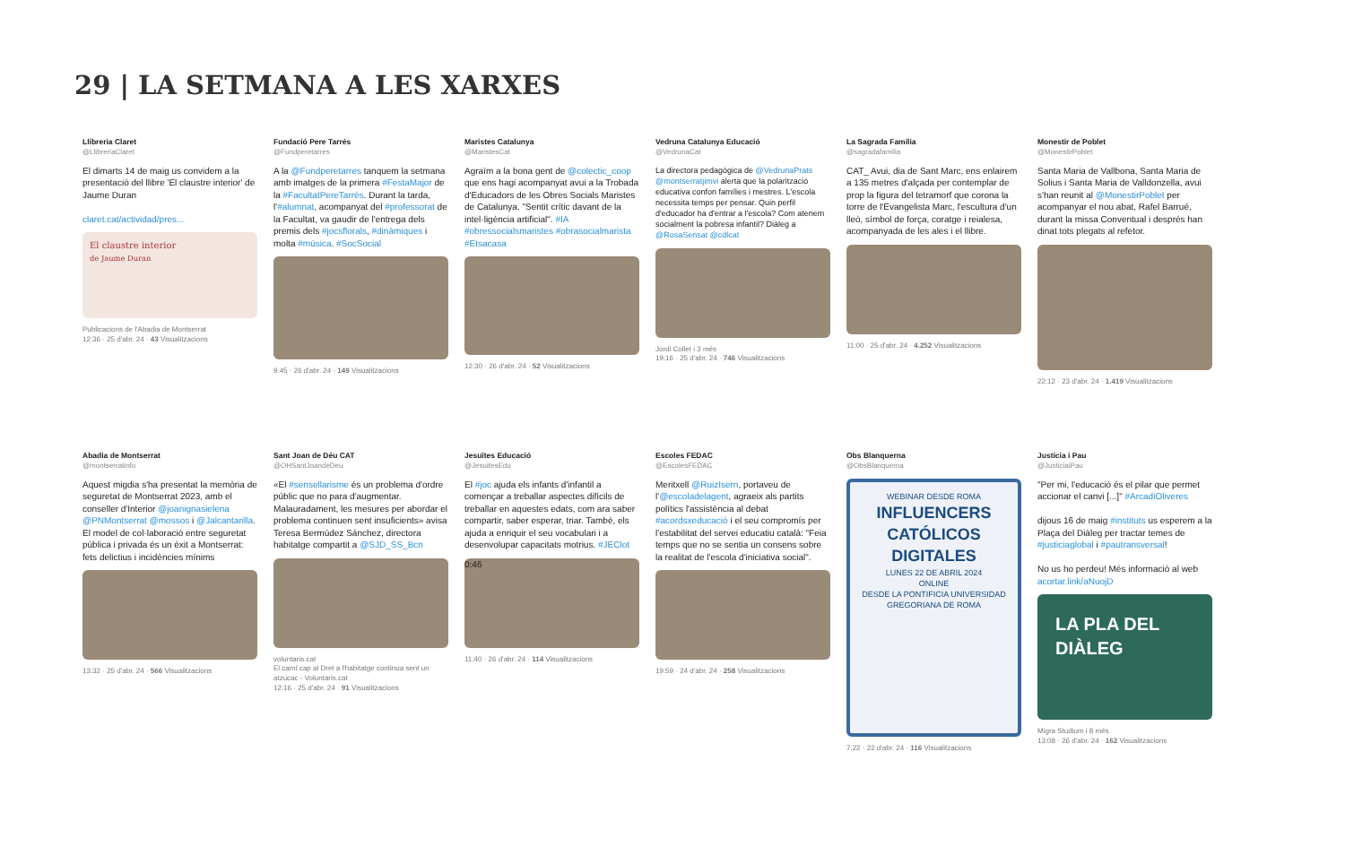29 | LA SETMANA A LES XARXES
Llibreria Claret
@LlibreriaClaret
El dimarts 14 de maig us convidem a la presentació del llibre 'El claustre interior' de Jaume Duran
claret.cat/actividad/pres...
El claustre interior
de Jaume Duran
Publicacions de l'Abadia de Montserrat
12:36 · 25 d'abr. 24 · 43 Visualitzacions
Fundació Pere Tarrés
@Fundperetarres
A la @Fundperetarres tanquem la setmana amb imatges de la primera #FestaMajor de la #FacultatPereTarrés. Durant la tarda, l'#alumnat, acompanyat del #professorat de la Facultat, va gaudir de l'entrega dels premis dels #jocsflorals, #dinàmiques i molta #música. #SocSocial
9:45 · 26 d'abr. 24 · 149 Visualitzacions
Maristes Catalunya
@MaristesCat
Agraïm a la bona gent de @colectic_coop que ens hagi acompanyat avui a la Trobada d'Educadors de les Obres Socials Maristes de Catalunya. "Sentit crític davant de la intel·ligència artificial". #IA #obressocialsmaristes #obrasocialmarista #Etsacasa
12:30 · 26 d'abr. 24 · 52 Visualitzacions
Vedruna Catalunya Educació
@VedrunaCat
La directora pedagògica de @VedrunaPrats @montserratjimvi alerta que la polarització educativa confon famílies i mestres. L'escola necessita temps per pensar. Quin perfil d'educador ha d'entrar a l'escola? Com atenem socialment la pobresa infantil? Diàleg a @RosaSensat @cdlcat
Jordi Collet i 3 més
19:16 · 25 d'abr. 24 · 746 Visualitzacions
La Sagrada Família
@sagradafamilia
CAT_ Avui, dia de Sant Marc, ens enlairem a 135 metres d'alçada per contemplar de prop la figura del tetramorf que corona la torre de l'Evangelista Marc, l'escultura d'un lleó, símbol de força, coratge i reialesa, acompanyada de les ales i el llibre.
11:00 · 25 d'abr. 24 · 4.252 Visualitzacions
Monestir de Poblet
@MonestirPoblet
Santa Maria de Vallbona, Santa Maria de Solius i Santa Maria de Valldonzella, avui s'han reunit al @MonestirPoblet per acompanyar el nou abat, Rafel Barrué, durant la missa Conventual i després han dinat tots plegats al refetor.
22:12 · 23 d'abr. 24 · 1.419 Visualitzacions
Abadia de Montserrat
@montserratinfo
Aquest migdia s'ha presentat la memòria de seguretat de Montserrat 2023, amb el conseller d'Interior @joanignasielena @PNMontserrat @mossos i @Jalcantarilla. El model de col·laboració entre seguretat pública i privada és un èxit a Montserrat: fets delictius i incidències mínims
13:32 · 25 d'abr. 24 · 566 Visualitzacions
Sant Joan de Déu CAT
@OHSantJoandeDeu
«El #sensellarisme és un problema d'ordre públic que no para d'augmentar. Malauradament, les mesures per abordar el problema continuen sent insuficients» avisa Teresa Bermúdez Sánchez, directora habitatge compartit a @SJD_SS_Bcn
voluntaris.cat
El camí cap al Dret a l'habitatge continua sent un atzucac - Voluntaris.cat
12:16 · 25 d'abr. 24 · 91 Visualitzacions
Jesuïtes Educació
@JesuitesEdu
El #joc ajuda els infants d'infantil a començar a treballar aspectes difícils de treballar en aquestes edats, com ara saber compartir, saber esperar, triar. També, els ajuda a enriquir el seu vocabulari i a desenvolupar capacitats motrius. #JEClot
0:46
11:40 · 26 d'abr. 24 · 114 Visualitzacions
Escoles FEDAC
@EscolesFEDAC
Meritxell @RuizIsern, portaveu de l'@escoladelagent, agraeix als partits polítics l'assistència al debat #acordsxeducació i el seu compromís per l'estabilitat del servei educatiu català: "Feia temps que no se sentia un consens sobre la realitat de l'escola d'iniciativa social".
19:59 · 24 d'abr. 24 · 258 Visualitzacions
Obs Blanquerna
@ObsBlanquerna
WEBINAR DESDE ROMA
INFLUENCERS CATÓLICOS DIGITALES
LUNES 22 DE ABRIL 2024
ONLINE
DESDE LA PONTIFICIA UNIVERSIDAD GREGORIANA DE ROMA
7:22 · 22 d'abr. 24 · 116 Visualitzacions
Justícia i Pau
@JusticiaiPau
"Per mi, l'educació és el pilar que permet accionar el canvi [...]" #ArcadiOliveres
dijous 16 de maig #instituts us esperem a la Plaça del Diàleg per tractar temes de #justiciaglobal i #pautransversal!
No us ho perdeu! Més informació al web
acortar.link/aNuojD
LA PLA DEL DIÀLEG
Migra Studium i 8 més
13:08 · 26 d'abr. 24 · 162 Visualitzacions